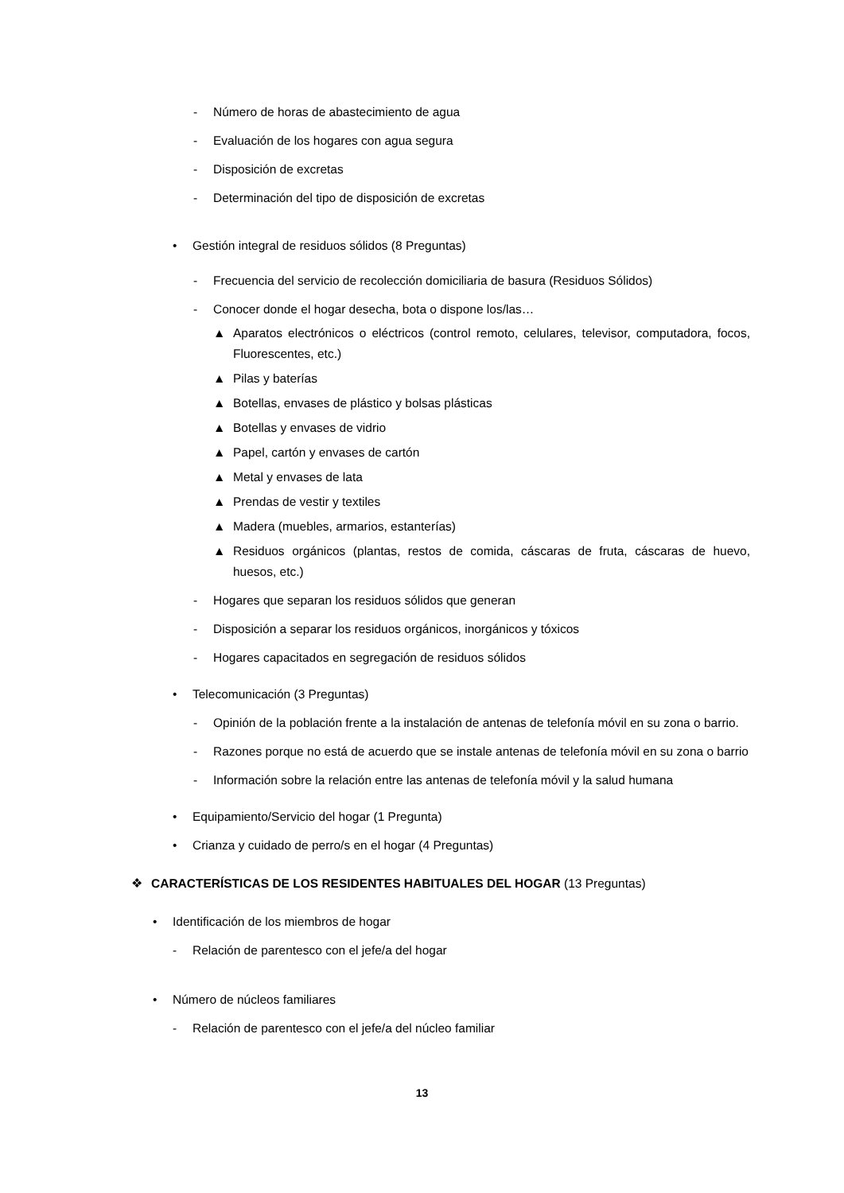- Número de horas de abastecimiento de agua
- Evaluación de los hogares con agua segura
- Disposición de excretas
- Determinación del tipo de disposición de excretas
• Gestión integral de residuos sólidos (8 Preguntas)
- Frecuencia del servicio de recolección domiciliaria de basura (Residuos Sólidos)
- Conocer donde el hogar desecha, bota o dispone los/las…
▲ Aparatos electrónicos o eléctricos (control remoto, celulares, televisor, computadora, focos, Fluorescentes, etc.)
▲ Pilas y baterías
▲ Botellas, envases de plástico y bolsas plásticas
▲ Botellas y envases de vidrio
▲ Papel, cartón y envases de cartón
▲ Metal y envases de lata
▲ Prendas de vestir y textiles
▲ Madera (muebles, armarios, estanterías)
▲ Residuos orgánicos (plantas, restos de comida, cáscaras de fruta, cáscaras de huevo, huesos, etc.)
- Hogares que separan los residuos sólidos que generan
- Disposición a separar los residuos orgánicos, inorgánicos y tóxicos
- Hogares capacitados en segregación de residuos sólidos
• Telecomunicación (3 Preguntas)
- Opinión de la población frente a la instalación de antenas de telefonía móvil en su zona o barrio.
- Razones porque no está de acuerdo que se instale antenas de telefonía móvil en su zona o barrio
- Información sobre la relación entre las antenas de telefonía móvil y la salud humana
• Equipamiento/Servicio del hogar (1 Pregunta)
• Crianza y cuidado de perro/s en el hogar (4 Preguntas)
❖ CARACTERÍSTICAS DE LOS RESIDENTES HABITUALES DEL HOGAR (13 Preguntas)
• Identificación de los miembros de hogar
- Relación de parentesco con el jefe/a del hogar
• Número de núcleos familiares
- Relación de parentesco con el jefe/a del núcleo familiar
13